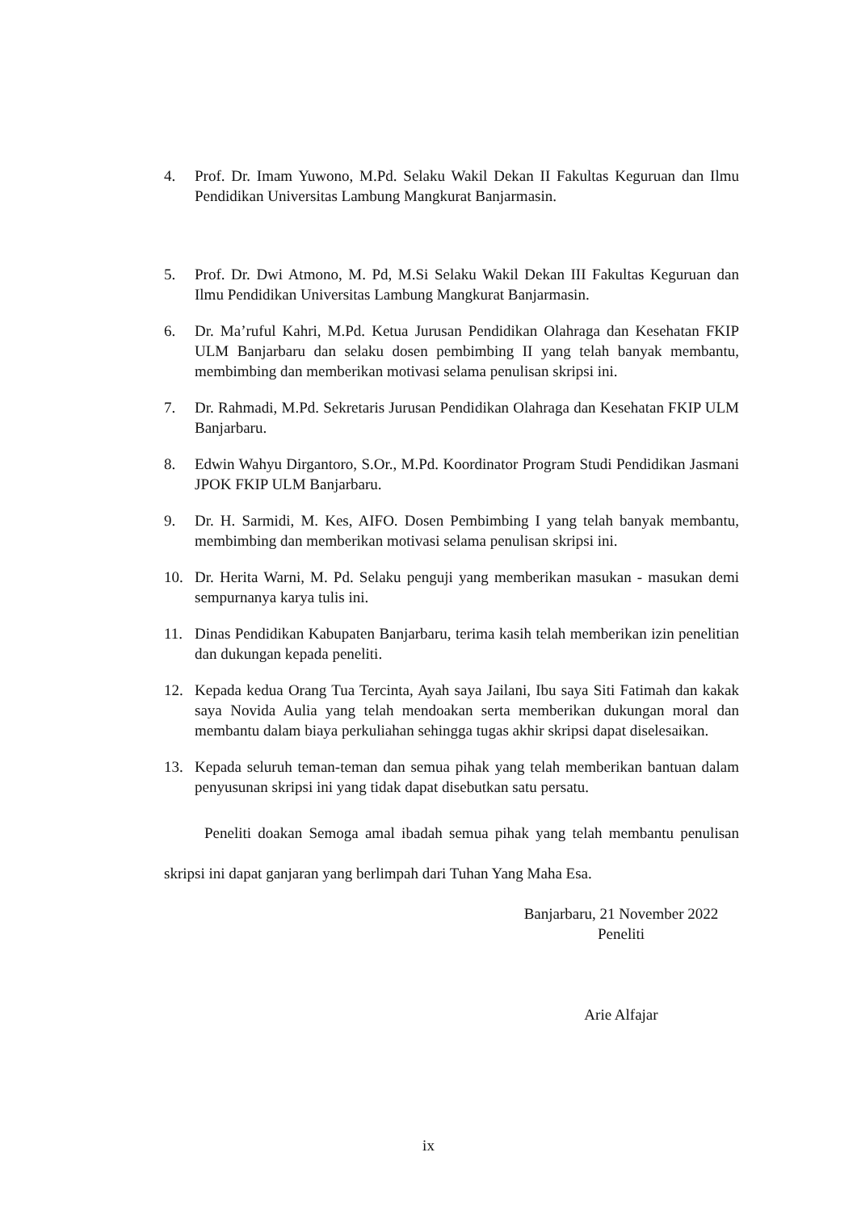4. Prof. Dr. Imam Yuwono, M.Pd. Selaku Wakil Dekan II Fakultas Keguruan dan Ilmu Pendidikan Universitas Lambung Mangkurat Banjarmasin.
5. Prof. Dr. Dwi Atmono, M. Pd, M.Si Selaku Wakil Dekan III Fakultas Keguruan dan Ilmu Pendidikan Universitas Lambung Mangkurat Banjarmasin.
6. Dr. Ma’ruful Kahri, M.Pd. Ketua Jurusan Pendidikan Olahraga dan Kesehatan FKIP ULM Banjarbaru dan selaku dosen pembimbing II yang telah banyak membantu, membimbing dan memberikan motivasi selama penulisan skripsi ini.
7. Dr. Rahmadi, M.Pd. Sekretaris Jurusan Pendidikan Olahraga dan Kesehatan FKIP ULM Banjarbaru.
8. Edwin Wahyu Dirgantoro, S.Or., M.Pd. Koordinator Program Studi Pendidikan Jasmani JPOK FKIP ULM Banjarbaru.
9. Dr. H. Sarmidi, M. Kes, AIFO. Dosen Pembimbing I yang telah banyak membantu, membimbing dan memberikan motivasi selama penulisan skripsi ini.
10. Dr. Herita Warni, M. Pd. Selaku penguji yang memberikan masukan - masukan demi sempurnanya karya tulis ini.
11. Dinas Pendidikan Kabupaten Banjarbaru, terima kasih telah memberikan izin penelitian dan dukungan kepada peneliti.
12. Kepada kedua Orang Tua Tercinta, Ayah saya Jailani, Ibu saya Siti Fatimah dan kakak saya Novida Aulia yang telah mendoakan serta memberikan dukungan moral dan membantu dalam biaya perkuliahan sehingga tugas akhir skripsi dapat diselesaikan.
13. Kepada seluruh teman-teman dan semua pihak yang telah memberikan bantuan dalam penyusunan skripsi ini yang tidak dapat disebutkan satu persatu.
Peneliti doakan Semoga amal ibadah semua pihak yang telah membantu penulisan skripsi ini dapat ganjaran yang berlimpah dari Tuhan Yang Maha Esa.
Banjarbaru, 21 November 2022
Peneliti
Arie Alfajar
ix